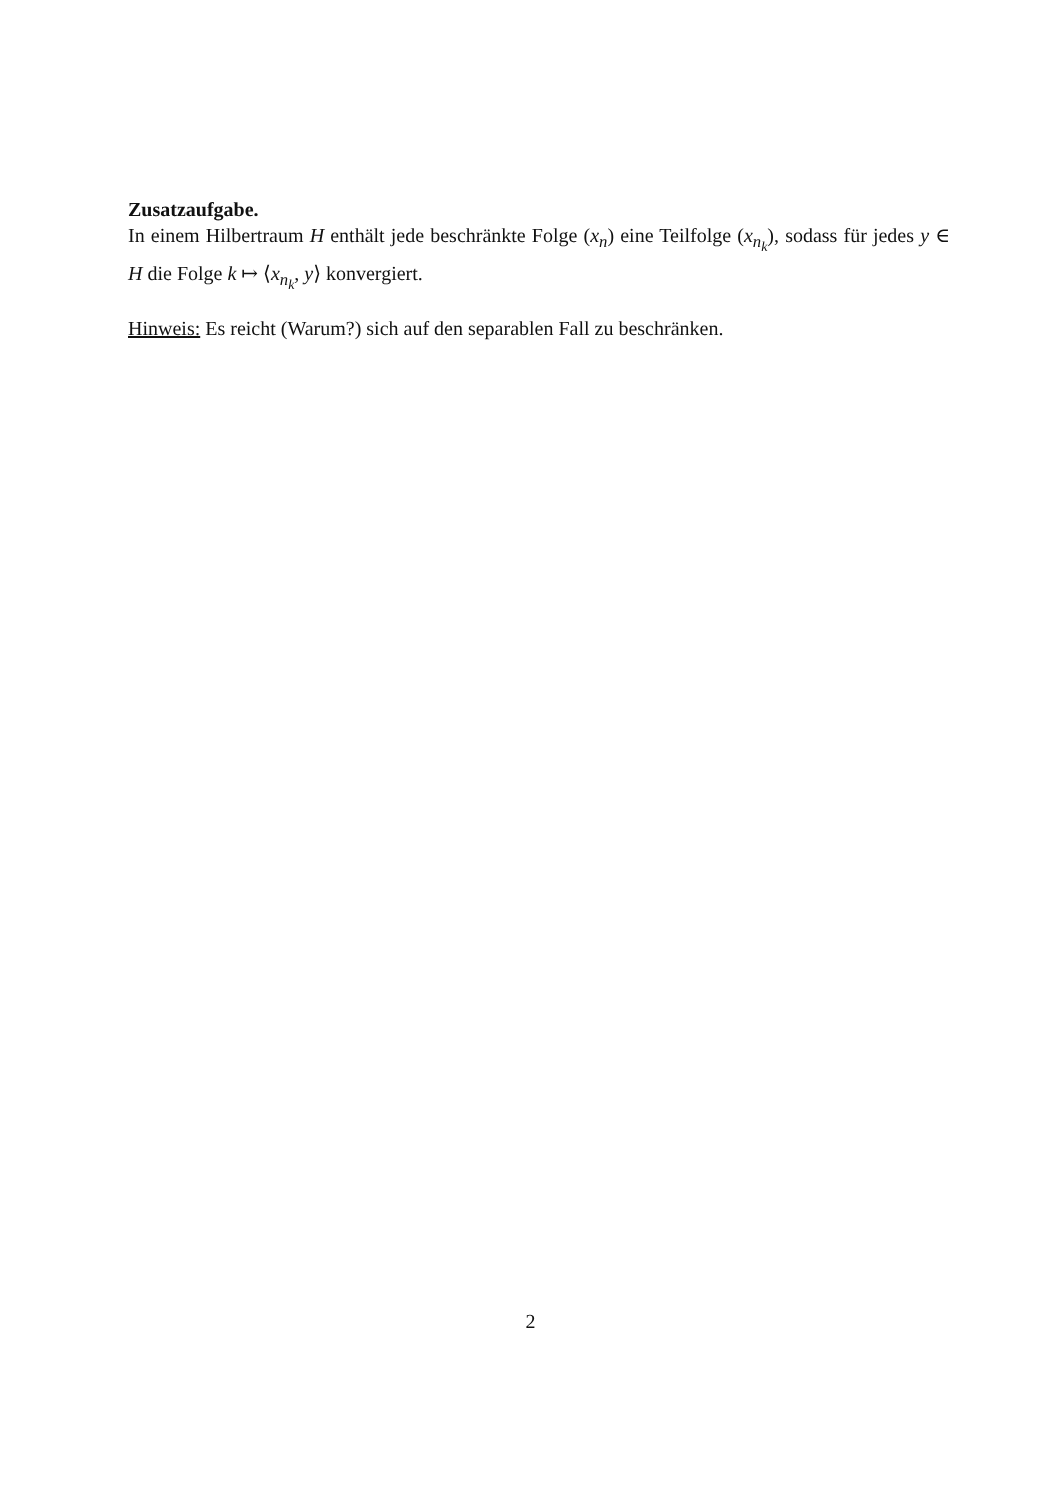Zusatzaufgabe.
In einem Hilbertraum H enthält jede beschränkte Folge (x<sub>n</sub>) eine Teilfolge (x<sub>n<sub>k</sub></sub>), sodass für jedes y ∈ H die Folge k ↦ ⟨x<sub>n<sub>k</sub></sub>, y⟩ konvergiert.
Hinweis: Es reicht (Warum?) sich auf den separablen Fall zu beschränken.
2